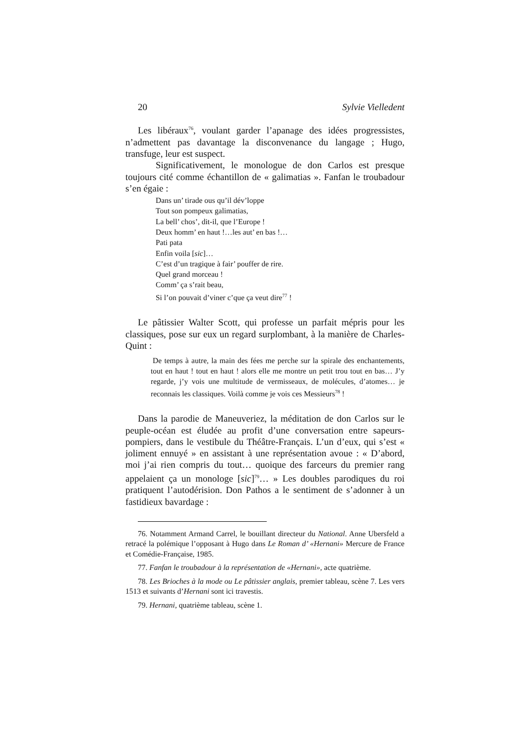20 Sylvie Vielledent
Les libéraux<sup>76</sup>, voulant garder l’apanage des idées progressistes, n’admettent pas davantage la disconvenance du langage ; Hugo, transfuge, leur est suspect.
Significativement, le monologue de don Carlos est presque toujours cité comme échantillon de « galimatias ». Fanfan le troubadour s’en égaie :
Dans un’ tirade ous qu’il dév’loppe
Tout son pompeux galimatias,
La bell’ chos’, dit-il, que l’Europe !
Deux homm’ en haut !…les aut’ en bas !…
Pati pata
Enfin voila [sic]…
C’est d’un tragique à fair’ pouffer de rire.
Quel grand morceau !
Comm’ ça s’rait beau,
Si l’on pouvait d’viner c’que ça veut dire<sup>77</sup> !
Le pâtissier Walter Scott, qui professe un parfait mépris pour les classiques, pose sur eux un regard surplombant, à la manière de Charles-Quint :
De temps à autre, la main des fées me perche sur la spirale des enchantements, tout en haut ! tout en haut ! alors elle me montre un petit trou tout en bas… J’y regarde, j’y vois une multitude de vermisseaux, de molécules, d’atomes… je reconnais les classiques. Voilà comme je vois ces Messieurs<sup>78</sup> !
Dans la parodie de Maneuveriez, la méditation de don Carlos sur le peuple-océan est éludée au profit d’une conversation entre sapeurs-pompiers, dans le vestibule du Théâtre-Français. L’un d’eux, qui s’est « joliment ennuyé » en assistant à une représentation avoue : « D’abord, moi j’ai rien compris du tout… quoique des farceurs du premier rang appelaient ça un monologe [sic]<sup>79</sup>… » Les doubles parodiques du roi pratiquent l’autodérision. Don Pathos a le sentiment de s’adonner à un fastidieux bavardage :
76. Notamment Armand Carrel, le bouillant directeur du National. Anne Ubersfeld a retracé la polémique l’opposant à Hugo dans Le Roman d’ «Hernani» Mercure de France et Comédie-Française, 1985.
77. Fanfan le troubadour à la représentation de «Hernani», acte quatrième.
78. Les Brioches à la mode ou Le pâtissier anglais, premier tableau, scène 7. Les vers 1513 et suivants d’Hernani sont ici travestis.
79. Hernani, quatrième tableau, scène 1.